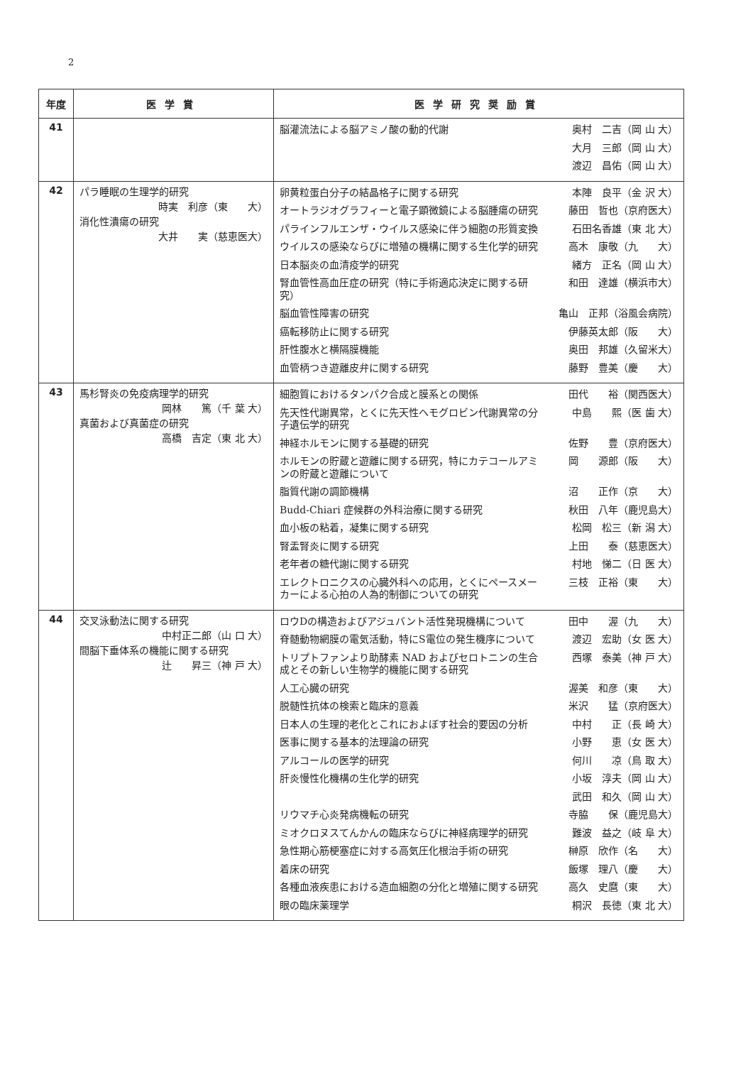2
| 年度 | 医学賞 | 医学研究奨励賞 |
| --- | --- | --- |
| 41 | | 脳灌流法による脳アミノ酸の動的代謝 奥村 二吉（岡 山 大） 大月 三郎（岡 山 大） 渡辺 昌佑（岡 山 大） |
| 42 | パラ睡眠の生理学的研究 時実 利彦（東 大） 消化性潰瘍の研究 大井 実（慈恵医大） | 卵黄粒蛋白分子の結晶格子に関する研究 本陣 良平（金 沢 大） オートラジオグラフィーと電子顕微鏡による脳腫瘍の研究 藤田 哲也（京府医大） パラインフルエンザ・ウイルス感染に伴う細胞の形質変換 石田名香雄（東 北 大） ウイルスの感染ならびに増殖の機構に関する生化学的研究 高木 康敬（九 大） 日本脳炎の血清疫学的研究 緒方 正名（岡 山 大） 腎血管性高血圧症の研究（特に手術適応決定に関する研究） 和田 達雄（横浜市大） 脳血管性障害の研究 亀山 正邦（浴風会病院） 癌転移防止に関する研究 伊藤英太郎（阪 大） 肝性腹水と横隔膜機能 奥田 邦雄（久留米大） 血管柄つき遊離皮弁に関する研究 藤野 豊美（慶 大） |
| 43 | 馬杉腎炎の免疫病理学的研究 岡林 篤（千 葉 大） 真菌および真菌症の研究 高橋 吉定（東 北 大） | 細胞質におけるタンパク合成と膜系との関係 田代 裕（関西医大） 先天性代謝異常，とくに先天性ヘモグロビン代謝異常の分子遺伝学的研究 中島 熙（医 歯 大） 神経ホルモンに関する基礎的研究 佐野 豊（京府医大） ホルモンの貯蔵と遊離に関する研究，特にカテコールアミンの貯蔵と遊離について 岡 源郎（阪 大） 脂質代謝の調節機構 沼 正作（京 大） Budd-Chiari 症候群の外科治療に関する研究 秋田 八年（鹿児島大） 血小板の粘着，凝集に関する研究 松岡 松三（新 潟 大） 腎盂腎炎に関する研究 上田 泰（慈恵医大） 老年者の糖代謝に関する研究 村地 悌二（日 医 大） エレクトロニクスの心臓外科への応用，とくにペースメーカーによる心拍の人為的制御についての研究 三枝 正裕（東 大） |
| 44 | 交叉泳動法に関する研究 中村正二郎（山 口 大） 間脳下垂体系の機能に関する研究 辻 昇三（神 戸 大） | ロウDの構造およびアジュバント活性発現機構について 田中 渥（九 大） 脊髄動物網膜の電気活動，特にS電位の発生機序について 渡辺 宏助（女 医 大） トリプトファンより助酵素 NAD およびセロトニンの生合成とその新しい生物学的機能に関する研究 西塚 泰美（神 戸 大） 人工心臓の研究 渥美 和彦（東 大） 脱髄性抗体の検索と臨床的意義 米沢 猛（京府医大） 日本人の生理的老化とこれにおよぼす社会的要因の分析 中村 正（長 崎 大） 医事に関する基本的法理論の研究 小野 恵（女 医 大） アルコールの医学的研究 何川 凉（鳥 取 大） 肝炎慢性化機構の生化学的研究 小坂 淳夫（岡 山 大） 武田 和久（岡 山 大） リウマチ心炎発病機転の研究 寺脇 保（鹿児島大） ミオクロヌスてんかんの臨床ならびに神経病理学的研究 難波 益之（岐 阜 大） 急性期心筋梗塞症に対する高気圧化根治手術の研究 榊原 欣作（名 大） 着床の研究 飯塚 理八（慶 大） 各種血液疾患における造血細胞の分化と増殖に関する研究 高久 史麿（東 大） 眼の臨床薬理学 桐沢 長徳（東 北 大） |